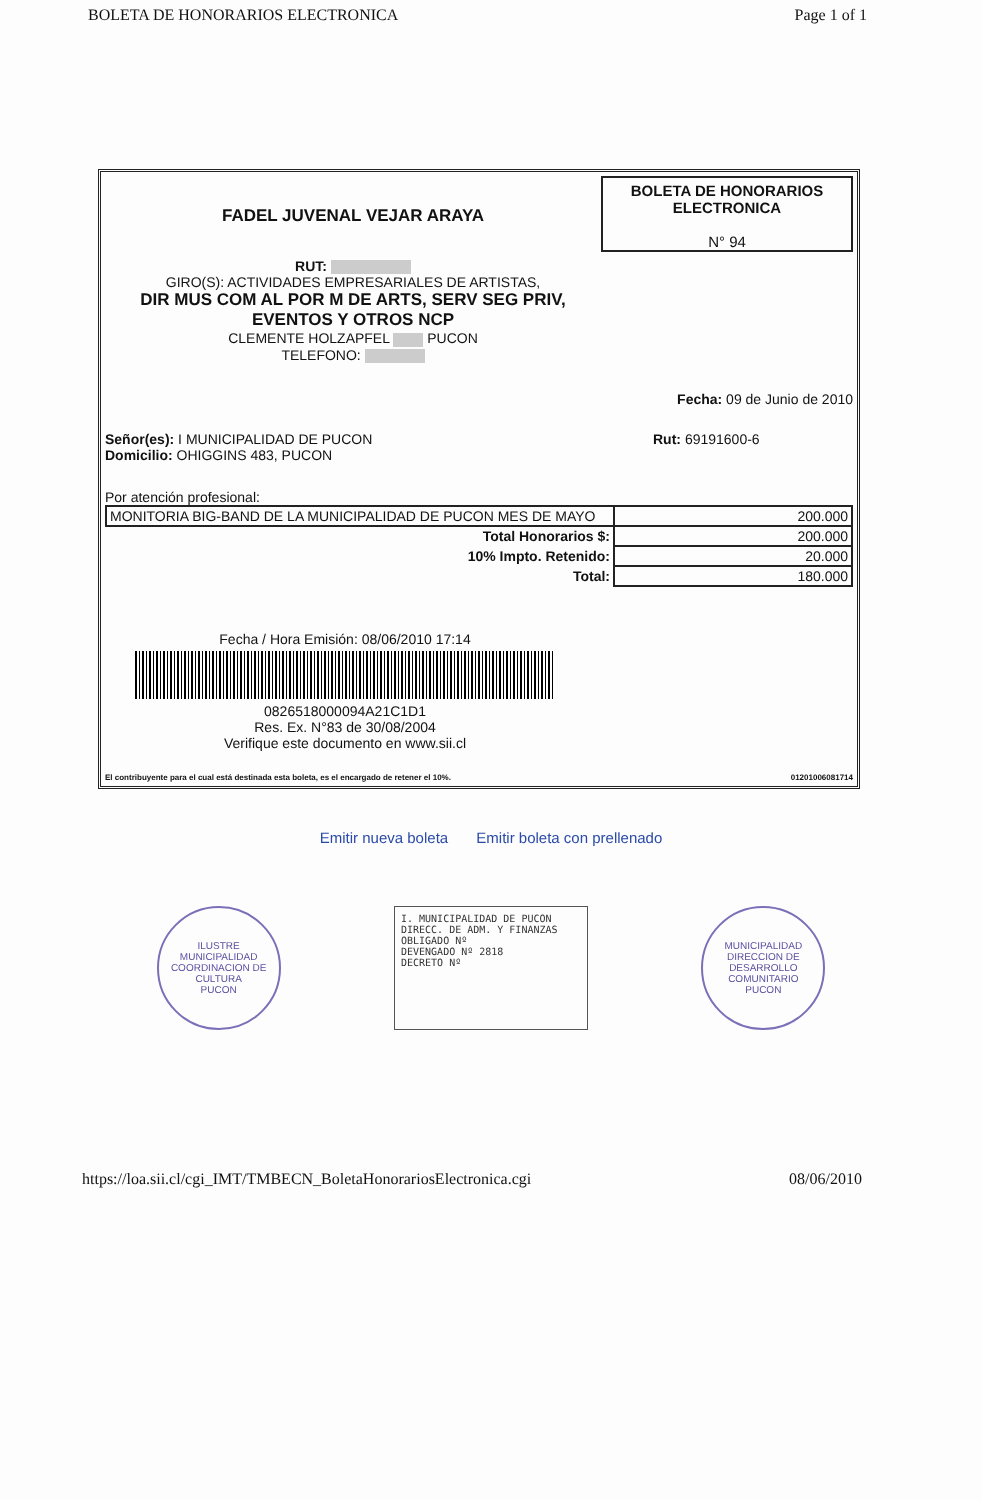BOLETA DE HONORARIOS ELECTRONICA Page 1 of 1
FADEL JUVENAL VEJAR ARAYA
RUT:
GIRO(S): ACTIVIDADES EMPRESARIALES DE ARTISTAS,
DIR MUS COM AL POR M DE ARTS, SERV SEG PRIV,
EVENTOS Y OTROS NCP
CLEMENTE HOLZAPFEL PUCON
TELEFONO:
BOLETA DE HONORARIOS
ELECTRONICA
N° 94
Fecha: 09 de Junio de 2010
Señor(es): I MUNICIPALIDAD DE PUCON
Domicilio: OHIGGINS 483, PUCON
Rut: 69191600-6
Por atención profesional:
| MONITORIA BIG-BAND DE LA MUNICIPALIDAD DE PUCON MES DE MAYO | 200.000 |
| Total Honorarios $: | 200.000 |
| 10% Impto. Retenido: | 20.000 |
| Total: | 180.000 |
Fecha / Hora Emisión: 08/06/2010 17:14
0826518000094A21C1D1
Res. Ex. N°83 de 30/08/2004
Verifique este documento en www.sii.cl
El contribuyente para el cual está destinada esta boleta, es el encargado de retener el 10%. 01201006081714
Emitir nueva boleta Emitir boleta con prellenado
ILUSTRE MUNICIPALIDAD
COORDINACION DE CULTURA
PUCON
I. MUNICIPALIDAD DE PUCON
DIRECC. DE ADM. Y FINANZAS
OBLIGADO Nº
DEVENGADO Nº 2818
DECRETO Nº
MUNICIPALIDAD
DIRECCION DE DESARROLLO COMUNITARIO
PUCON
https://loa.sii.cl/cgi_IMT/TMBECN_BoletaHonorariosElectronica.cgi 08/06/2010